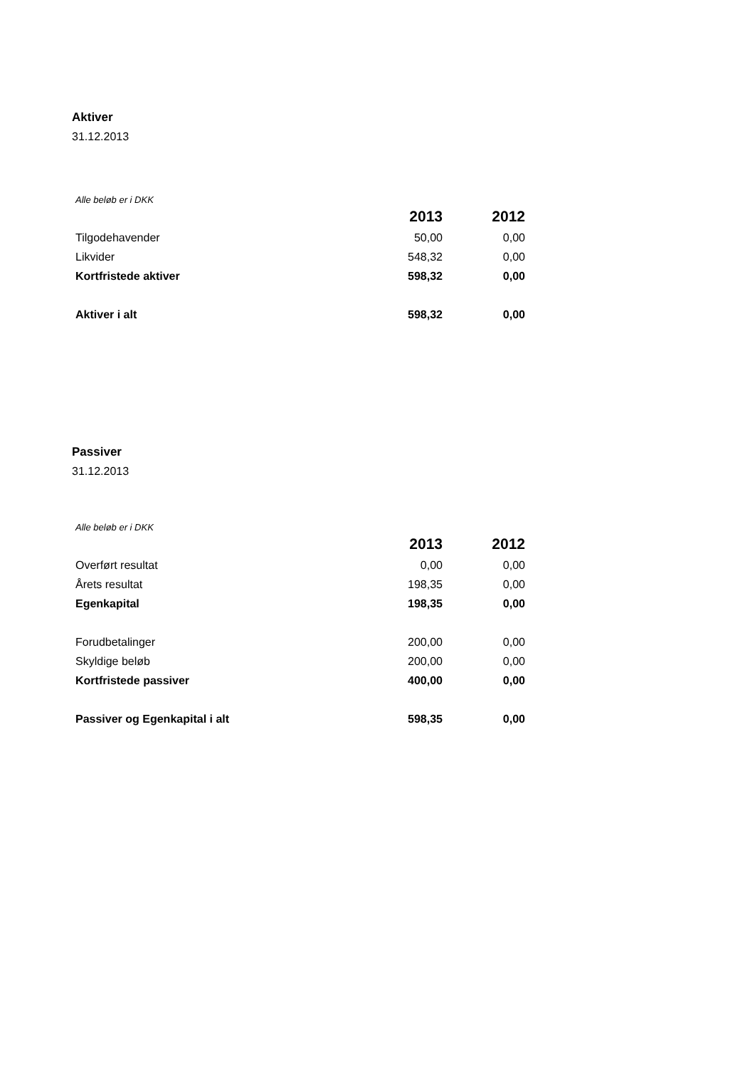Aktiver
31.12.2013
Alle beløb er i DKK
| | 2013 | 2012 |
| Tilgodehavender | 50,00 | 0,00 |
| Likvider | 548,32 | 0,00 |
| Kortfristede aktiver | 598,32 | 0,00 |
| Aktiver i alt | 598,32 | 0,00 |
Passiver
31.12.2013
Alle beløb er i DKK
| | 2013 | 2012 |
| Overført resultat | 0,00 | 0,00 |
| Årets resultat | 198,35 | 0,00 |
| Egenkapital | 198,35 | 0,00 |
| Forudbetalinger | 200,00 | 0,00 |
| Skyldige beløb | 200,00 | 0,00 |
| Kortfristede passiver | 400,00 | 0,00 |
| Passiver og Egenkapital i alt | 598,35 | 0,00 |